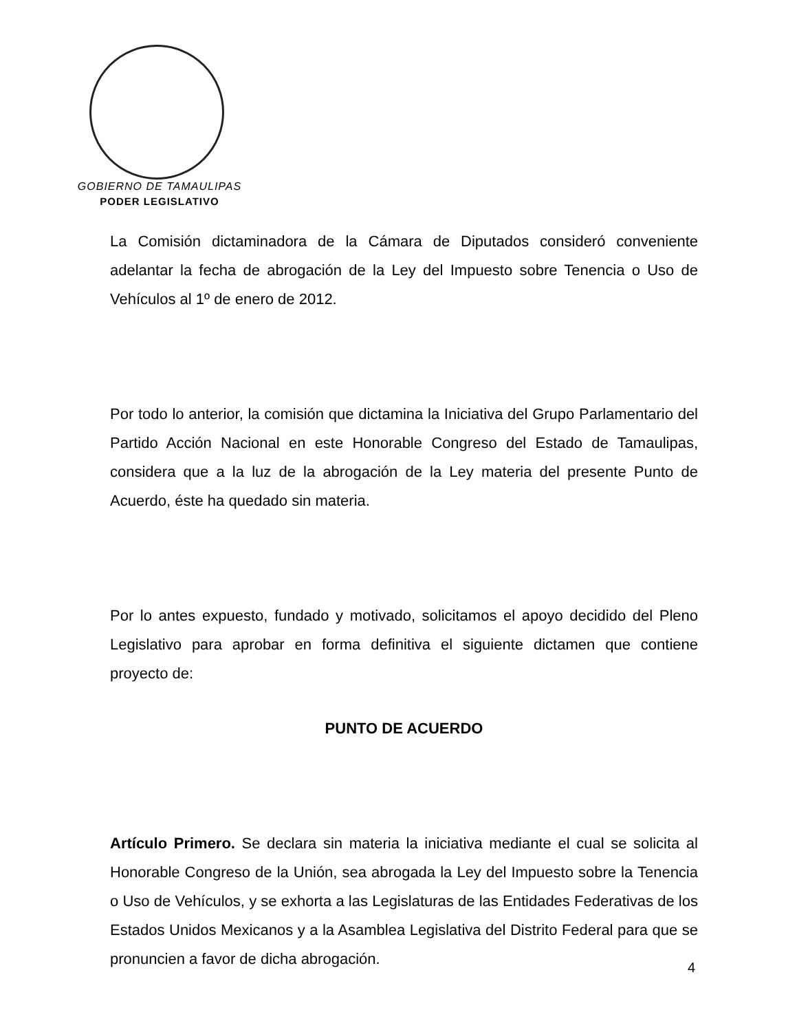GOBIERNO DE TAMAULIPAS
PODER LEGISLATIVO
La Comisión dictaminadora de la Cámara de Diputados consideró conveniente adelantar la fecha de abrogación de la Ley del Impuesto sobre Tenencia o Uso de Vehículos al 1º de enero de 2012.
Por todo lo anterior, la comisión que dictamina la Iniciativa del Grupo Parlamentario del Partido Acción Nacional en este Honorable Congreso del Estado de Tamaulipas, considera que a la luz de la abrogación de la Ley materia del presente Punto de Acuerdo, éste ha quedado sin materia.
Por lo antes expuesto, fundado y motivado, solicitamos el apoyo decidido del Pleno Legislativo para aprobar en forma definitiva el siguiente dictamen que contiene proyecto de:
PUNTO DE ACUERDO
Artículo Primero. Se declara sin materia la iniciativa mediante el cual se solicita al Honorable Congreso de la Unión, sea abrogada la Ley del Impuesto sobre la Tenencia o Uso de Vehículos, y se exhorta a las Legislaturas de las Entidades Federativas de los Estados Unidos Mexicanos y a la Asamblea Legislativa del Distrito Federal para que se pronuncien a favor de dicha abrogación.
4